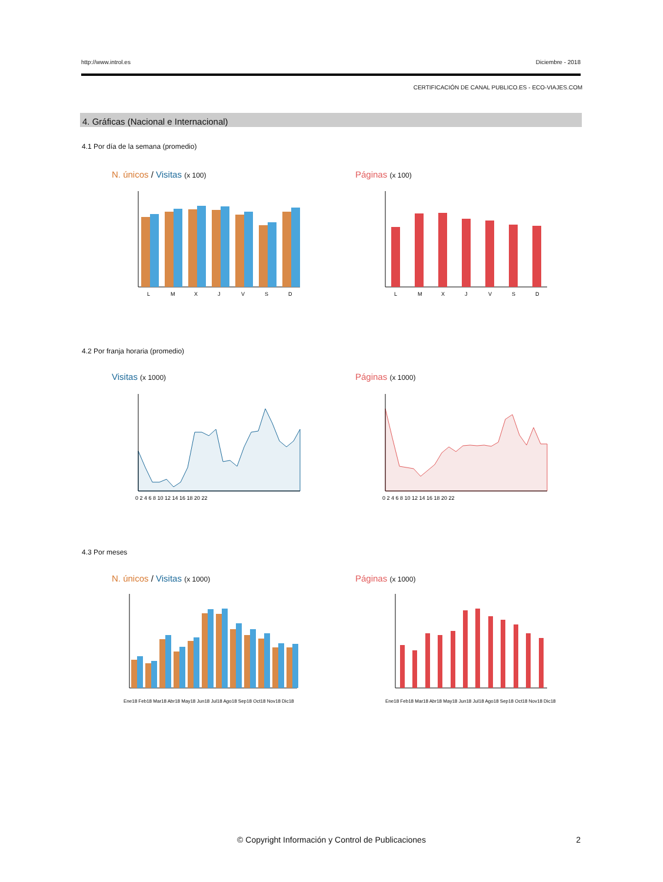http://www.introl.es Diciembre - 2018
CERTIFICACIÓN DE CANAL PUBLICO.ES - ECO-VIAJES.COM
4. Gráficas (Nacional e Internacional)
4.1 Por día de la semana (promedio)
N. únicos / Visitas (x 100) Páginas (x 100)
L
M
X
J
V
S
D
L
M
X
J
V
S
D
4.2 Por franja horaria (promedio)
Visitas (x 1000) Páginas (x 1000)
0 2 4 6 8 10 12 14 16 18 20 22
0 2 4 6 8 10 12 14 16 18 20 22
4.3 Por meses
N. únicos / Visitas (x 1000) Páginas (x 1000)
Ene18 Feb18 Mar18 Abr18 May18 Jun18 Jul18 Ago18 Sep18 Oct18 Nov18 Dic18
Ene18 Feb18 Mar18 Abr18 May18 Jun18 Jul18 Ago18 Sep18 Oct18 Nov18 Dic18
© Copyright Información y Control de Publicaciones
2